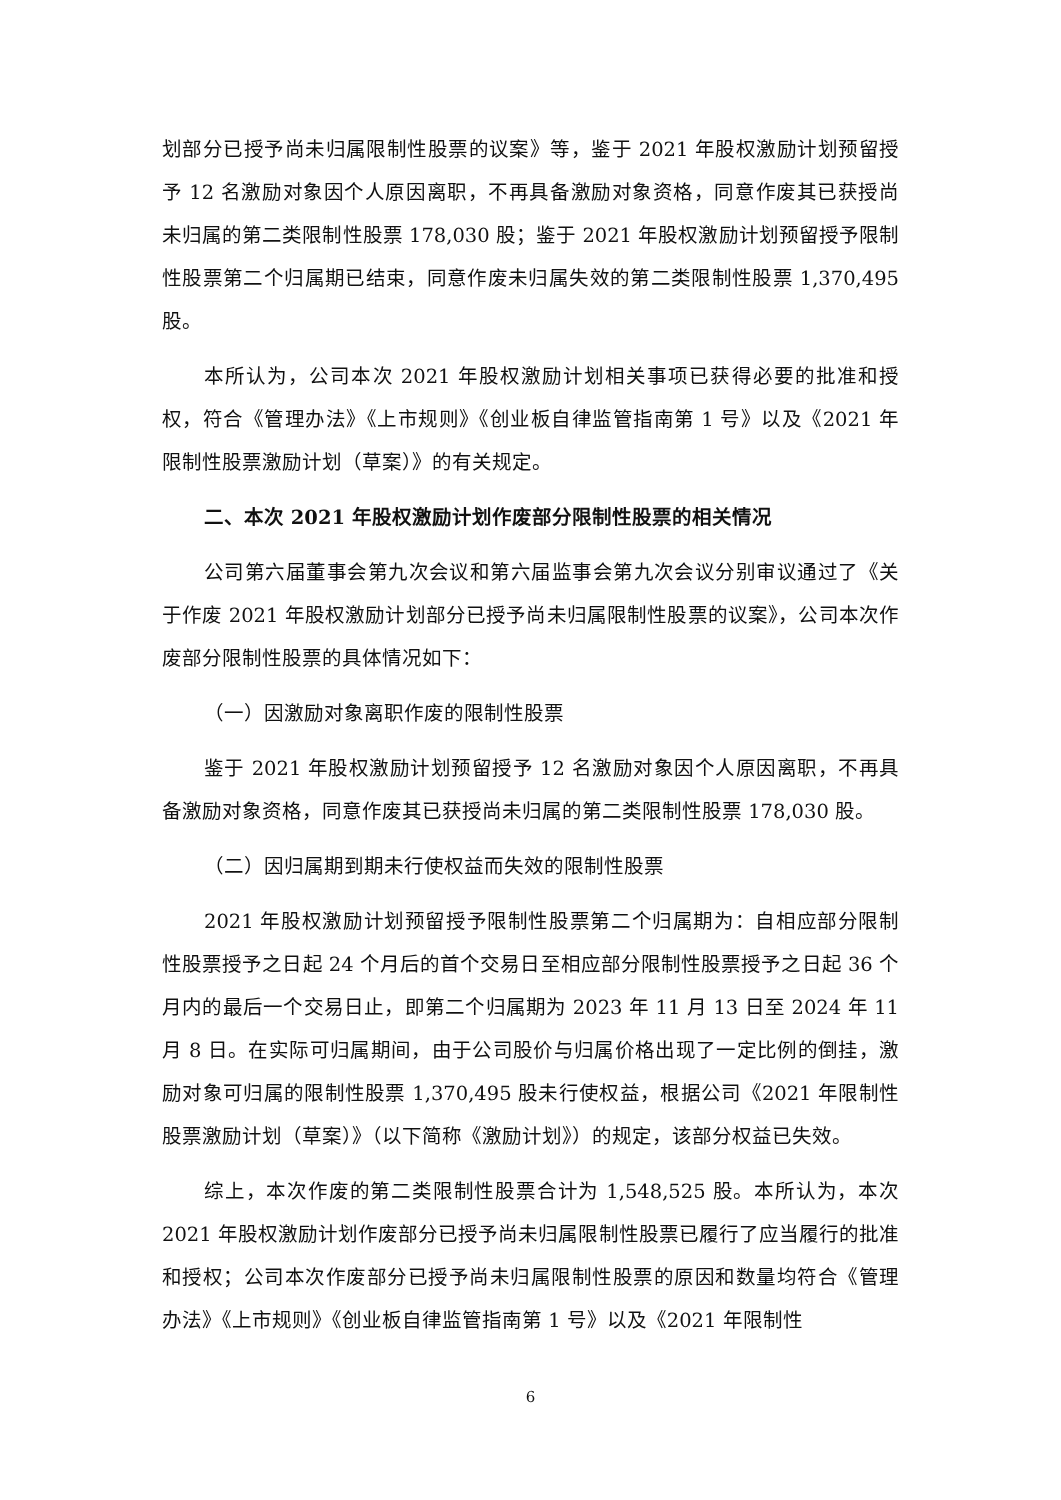划部分已授予尚未归属限制性股票的议案》等，鉴于 2021 年股权激励计划预留授予 12 名激励对象因个人原因离职，不再具备激励对象资格，同意作废其已获授尚未归属的第二类限制性股票 178,030 股；鉴于 2021 年股权激励计划预留授予限制性股票第二个归属期已结束，同意作废未归属失效的第二类限制性股票 1,370,495 股。
本所认为，公司本次 2021 年股权激励计划相关事项已获得必要的批准和授权，符合《管理办法》《上市规则》《创业板自律监管指南第 1 号》以及《2021 年限制性股票激励计划（草案）》的有关规定。
二、本次 2021 年股权激励计划作废部分限制性股票的相关情况
公司第六届董事会第九次会议和第六届监事会第九次会议分别审议通过了《关于作废 2021 年股权激励计划部分已授予尚未归属限制性股票的议案》，公司本次作废部分限制性股票的具体情况如下：
（一）因激励对象离职作废的限制性股票
鉴于 2021 年股权激励计划预留授予 12 名激励对象因个人原因离职，不再具备激励对象资格，同意作废其已获授尚未归属的第二类限制性股票 178,030 股。
（二）因归属期到期未行使权益而失效的限制性股票
2021 年股权激励计划预留授予限制性股票第二个归属期为：自相应部分限制性股票授予之日起 24 个月后的首个交易日至相应部分限制性股票授予之日起 36 个月内的最后一个交易日止，即第二个归属期为 2023 年 11 月 13 日至 2024 年 11 月 8 日。在实际可归属期间，由于公司股价与归属价格出现了一定比例的倒挂，激励对象可归属的限制性股票 1,370,495 股未行使权益，根据公司《2021 年限制性股票激励计划（草案）》（以下简称《激励计划》）的规定，该部分权益已失效。
综上，本次作废的第二类限制性股票合计为 1,548,525 股。本所认为，本次 2021 年股权激励计划作废部分已授予尚未归属限制性股票已履行了应当履行的批准和授权；公司本次作废部分已授予尚未归属限制性股票的原因和数量均符合《管理办法》《上市规则》《创业板自律监管指南第 1 号》以及《2021 年限制性
6